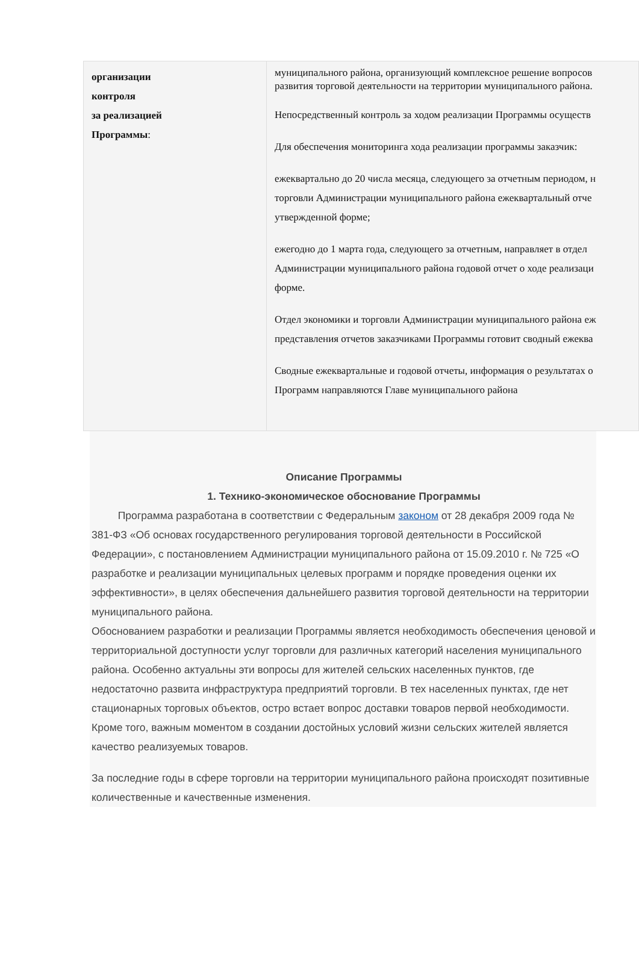| организации контроля за реализацией Программы : | муниципального района, организующий комплексное решение вопросов развития торговой деятельности на территории муниципального района. Непосредственный контроль за ходом реализации Программы осуществ Для обеспечения мониторинга хода реализации программы заказчик: ежеквартально до 20 числа месяца, следующего за отчетным периодом, н торговли Администрации муниципального района ежеквартальный отче утвержденной форме; ежегодно до 1 марта года, следующего за отчетным, направляет в отдел Администрации муниципального района годовой отчет о ходе реализаци форме. Отдел экономики и торговли Администрации муниципального района еж представления отчетов заказчиками Программы готовит сводный ежеква Сводные ежеквартальные и годовой отчеты, информация о результатах о Программ направляются Главе муниципального района |
Описание Программы
1. Технико-экономическое обоснование Программы
Программа разработана в соответствии с Федеральным законом от 28 декабря 2009 года № 381-ФЗ «Об основах государственного регулирования торговой деятельности в Российской Федерации», с постановлением Администрации муниципального района от 15.09.2010 г. № 725 «О разработке и реализации муниципальных целевых программ и порядке проведения оценки их эффективности», в целях обеспечения дальнейшего развития торговой деятельности на территории муниципального района.
Обоснованием разработки и реализации Программы является необходимость обеспечения ценовой и территориальной доступности услуг торговли для различных категорий населения муниципального района. Особенно актуальны эти вопросы для жителей сельских населенных пунктов, где недостаточно развита инфраструктура предприятий торговли. В тех населенных пунктах, где нет стационарных торговых объектов, остро встает вопрос доставки товаров первой необходимости. Кроме того, важным моментом в создании достойных условий жизни сельских жителей является качество реализуемых товаров.
За последние годы в сфере торговли на территории муниципального района происходят позитивные количественные и качественные изменения.